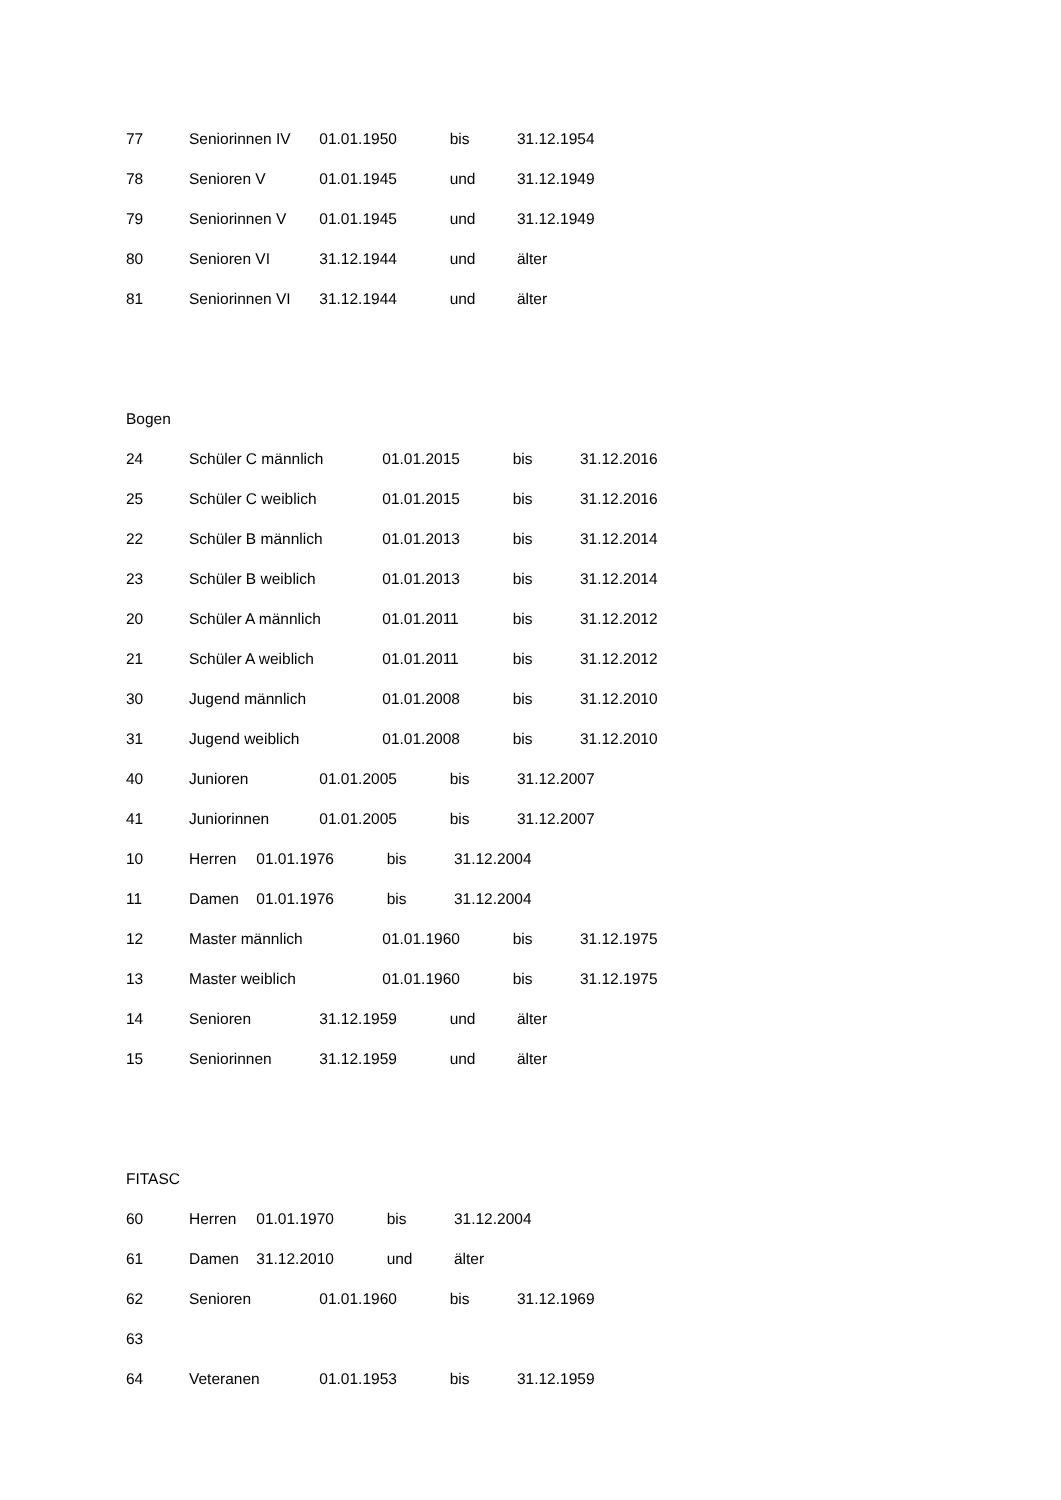77 Seniorinnen IV 01.01.1950 bis 31.12.1954
78 Senioren V 01.01.1945 und 31.12.1949
79 Seniorinnen V 01.01.1945 und 31.12.1949
80 Senioren VI 31.12.1944 und älter
81 Seniorinnen VI 31.12.1944 und älter
Bogen
24 Schüler C männlich 01.01.2015 bis 31.12.2016
25 Schüler C weiblich 01.01.2015 bis 31.12.2016
22 Schüler B männlich 01.01.2013 bis 31.12.2014
23 Schüler B weiblich 01.01.2013 bis 31.12.2014
20 Schüler A männlich 01.01.2011 bis 31.12.2012
21 Schüler A weiblich 01.01.2011 bis 31.12.2012
30 Jugend männlich 01.01.2008 bis 31.12.2010
31 Jugend weiblich 01.01.2008 bis 31.12.2010
40 Junioren 01.01.2005 bis 31.12.2007
41 Juniorinnen 01.01.2005 bis 31.12.2007
10 Herren 01.01.1976 bis 31.12.2004
11 Damen 01.01.1976 bis 31.12.2004
12 Master männlich 01.01.1960 bis 31.12.1975
13 Master weiblich 01.01.1960 bis 31.12.1975
14 Senioren 31.12.1959 und älter
15 Seniorinnen 31.12.1959 und älter
FITASC
60 Herren 01.01.1970 bis 31.12.2004
61 Damen 31.12.2010 und älter
62 Senioren 01.01.1960 bis 31.12.1969
63
64 Veteranen 01.01.1953 bis 31.12.1959